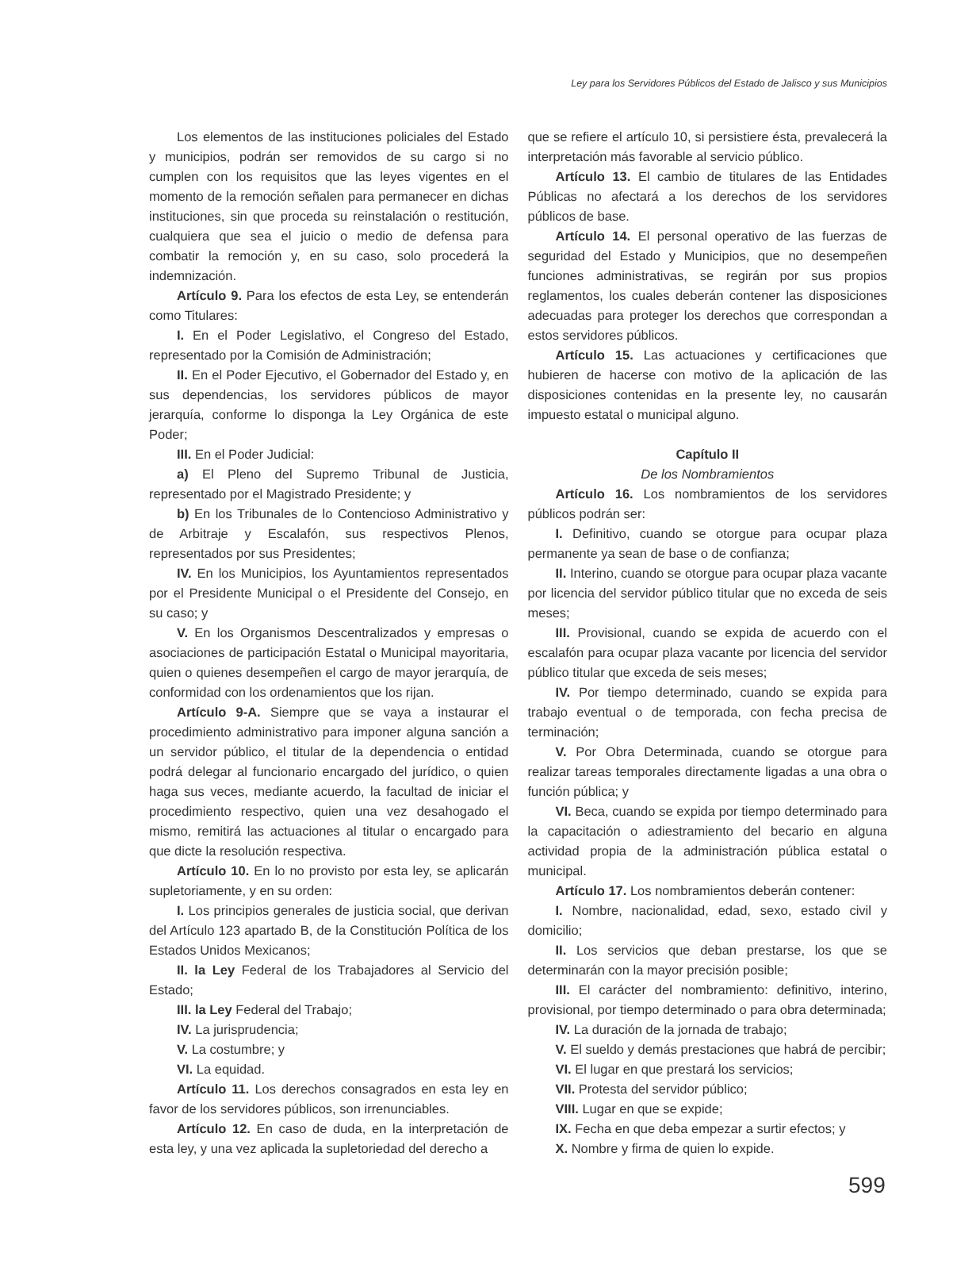Ley para los Servidores Públicos del Estado de Jalisco y sus Municipios
Los elementos de las instituciones policiales del Estado y municipios, podrán ser removidos de su cargo si no cumplen con los requisitos que las leyes vigentes en el momento de la remoción señalen para permanecer en dichas instituciones, sin que proceda su reinstalación o restitución, cualquiera que sea el juicio o medio de defensa para combatir la remoción y, en su caso, solo procederá la indemnización.
Artículo 9. Para los efectos de esta Ley, se entenderán como Titulares:
I. En el Poder Legislativo, el Congreso del Estado, representado por la Comisión de Administración;
II. En el Poder Ejecutivo, el Gobernador del Estado y, en sus dependencias, los servidores públicos de mayor jerarquía, conforme lo disponga la Ley Orgánica de este Poder;
III. En el Poder Judicial:
a) El Pleno del Supremo Tribunal de Justicia, representado por el Magistrado Presidente; y
b) En los Tribunales de lo Contencioso Administrativo y de Arbitraje y Escalafón, sus respectivos Plenos, representados por sus Presidentes;
IV. En los Municipios, los Ayuntamientos representados por el Presidente Municipal o el Presidente del Consejo, en su caso; y
V. En los Organismos Descentralizados y empresas o asociaciones de participación Estatal o Municipal mayoritaria, quien o quienes desempeñen el cargo de mayor jerarquía, de conformidad con los ordenamientos que los rijan.
Artículo 9-A. Siempre que se vaya a instaurar el procedimiento administrativo para imponer alguna sanción a un servidor público, el titular de la dependencia o entidad podrá delegar al funcionario encargado del jurídico, o quien haga sus veces, mediante acuerdo, la facultad de iniciar el procedimiento respectivo, quien una vez desahogado el mismo, remitirá las actuaciones al titular o encargado para que dicte la resolución respectiva.
Artículo 10. En lo no provisto por esta ley, se aplicarán supletoriamente, y en su orden:
I. Los principios generales de justicia social, que derivan del Artículo 123 apartado B, de la Constitución Política de los Estados Unidos Mexicanos;
II. la Ley Federal de los Trabajadores al Servicio del Estado;
III. la Ley Federal del Trabajo;
IV. La jurisprudencia;
V. La costumbre; y
VI. La equidad.
Artículo 11. Los derechos consagrados en esta ley en favor de los servidores públicos, son irrenunciables.
Artículo 12. En caso de duda, en la interpretación de esta ley, y una vez aplicada la supletoriedad del derecho a
que se refiere el artículo 10, si persistiere ésta, prevalecerá la interpretación más favorable al servicio público.
Artículo 13. El cambio de titulares de las Entidades Públicas no afectará a los derechos de los servidores públicos de base.
Artículo 14. El personal operativo de las fuerzas de seguridad del Estado y Municipios, que no desempeñen funciones administrativas, se regirán por sus propios reglamentos, los cuales deberán contener las disposiciones adecuadas para proteger los derechos que correspondan a estos servidores públicos.
Artículo 15. Las actuaciones y certificaciones que hubieren de hacerse con motivo de la aplicación de las disposiciones contenidas en la presente ley, no causarán impuesto estatal o municipal alguno.
Capítulo II
De los Nombramientos
Artículo 16. Los nombramientos de los servidores públicos podrán ser:
I. Definitivo, cuando se otorgue para ocupar plaza permanente ya sean de base o de confianza;
II. Interino, cuando se otorgue para ocupar plaza vacante por licencia del servidor público titular que no exceda de seis meses;
III. Provisional, cuando se expida de acuerdo con el escalafón para ocupar plaza vacante por licencia del servidor público titular que exceda de seis meses;
IV. Por tiempo determinado, cuando se expida para trabajo eventual o de temporada, con fecha precisa de terminación;
V. Por Obra Determinada, cuando se otorgue para realizar tareas temporales directamente ligadas a una obra o función pública; y
VI. Beca, cuando se expida por tiempo determinado para la capacitación o adiestramiento del becario en alguna actividad propia de la administración pública estatal o municipal.
Artículo 17. Los nombramientos deberán contener:
I. Nombre, nacionalidad, edad, sexo, estado civil y domicilio;
II. Los servicios que deban prestarse, los que se determinarán con la mayor precisión posible;
III. El carácter del nombramiento: definitivo, interino, provisional, por tiempo determinado o para obra determinada;
IV. La duración de la jornada de trabajo;
V. El sueldo y demás prestaciones que habrá de percibir;
VI. El lugar en que prestará los servicios;
VII. Protesta del servidor público;
VIII. Lugar en que se expide;
IX. Fecha en que deba empezar a surtir efectos; y
X. Nombre y firma de quien lo expide.
599